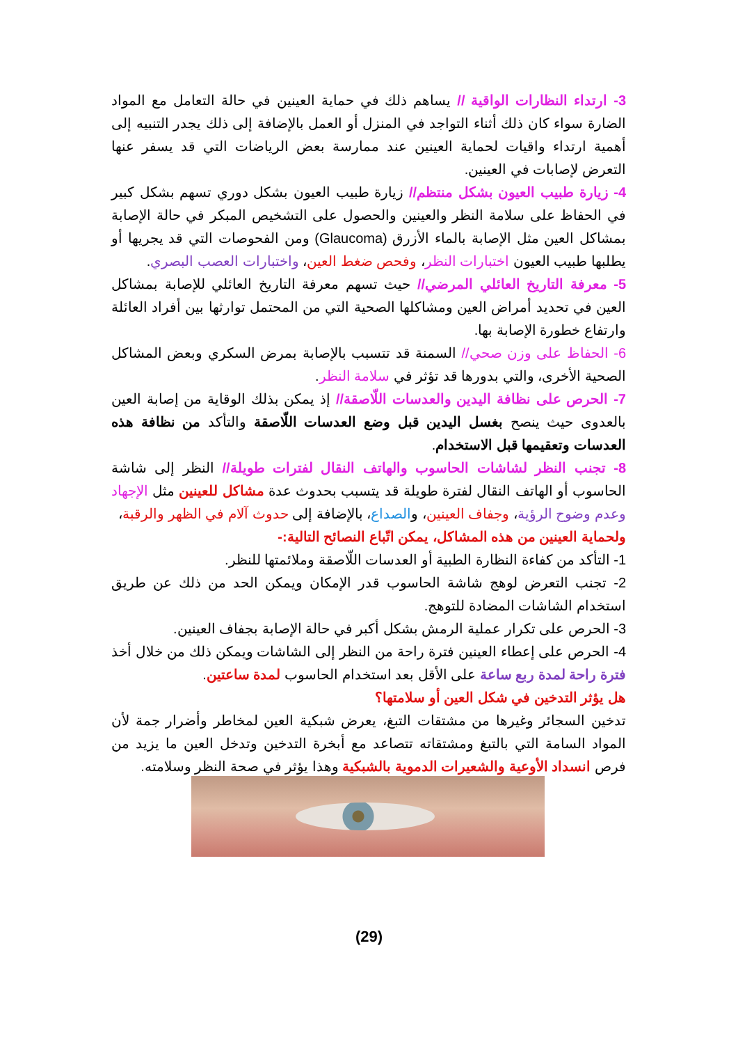3- ارتداء النظارات الواقية // يساهم ذلك في حماية العينين في حالة التعامل مع المواد الضارة سواء كان ذلك أثناء التواجد في المنزل أو العمل بالإضافة إلى ذلك يجدر التنبيه إلى أهمية ارتداء واقيات لحماية العينين عند ممارسة بعض الرياضات التي قد يسفر عنها التعرض لإصابات في العينين.
4- زيارة طبيب العيون بشكل منتظم// زيارة طبيب العيون بشكل دوري تسهم بشكل كبير في الحفاظ على سلامة النظر والعينين والحصول على التشخيص المبكر في حالة الإصابة بمشاكل العين مثل الإصابة بالماء الأزرق (Glaucoma) ومن الفحوصات التي قد يجريها أو يطلبها طبيب العيون اختبارات النظر، وفحص ضغط العين، واختبارات العصب البصري.
5- معرفة التاريخ العائلي المرضي// حيث تسهم معرفة التاريخ العائلي للإصابة بمشاكل العين في تحديد أمراض العين ومشاكلها الصحية التي من المحتمل توارثها بين أفراد العائلة وارتفاع خطورة الإصابة بها.
6- الحفاظ على وزن صحي// السمنة قد تتسبب بالإصابة بمرض السكري وبعض المشاكل الصحية الأخرى، والتي بدورها قد تؤثر في سلامة النظر.
7- الحرص على نظافة اليدين والعدسات اللّاصقة// إذ يمكن بذلك الوقاية من إصابة العين بالعدوى حيث ينصح بغسل اليدين قبل وضع العدسات اللّاصقة والتأكد من نظافة هذه العدسات وتعقيمها قبل الاستخدام.
8- تجنب النظر لشاشات الحاسوب والهاتف النقال لفترات طويلة// النظر إلى شاشة الحاسوب أو الهاتف النقال لفترة طويلة قد يتسبب بحدوث عدة مشاكل للعينين مثل الإجهاد وعدم وضوح الرؤية، وجفاف العينين، والصداع، بالإضافة إلى حدوث آلام في الظهر والرقبة،
ولحماية العينين من هذه المشاكل، يمكن اتّباع النصائح التالية:-
1- التأكد من كفاءة النظارة الطبية أو العدسات اللّاصقة وملائمتها للنظر.
2- تجنب التعرض لوهج شاشة الحاسوب قدر الإمكان ويمكن الحد من ذلك عن طريق استخدام الشاشات المضادة للتوهج.
3- الحرص على تكرار عملية الرمش بشكل أكبر في حالة الإصابة بجفاف العينين.
4- الحرص على إعطاء العينين فترة راحة من النظر إلى الشاشات ويمكن ذلك من خلال أخذ فترة راحة لمدة ربع ساعة على الأقل بعد استخدام الحاسوب لمدة ساعتين.
هل يؤثر التدخين في شكل العين أو سلامتها؟
تدخين السجائر وغيرها من مشتقات التبغ، يعرض شبكية العين لمخاطر وأضرار جمة لأن المواد السامة التي بالتبغ ومشتقاته تتصاعد مع أبخرة التدخين وتدخل العين ما يزيد من فرص انسداد الأوعية والشعيرات الدموية بالشبكية وهذا يؤثر في صحة النظر وسلامته.
(29)